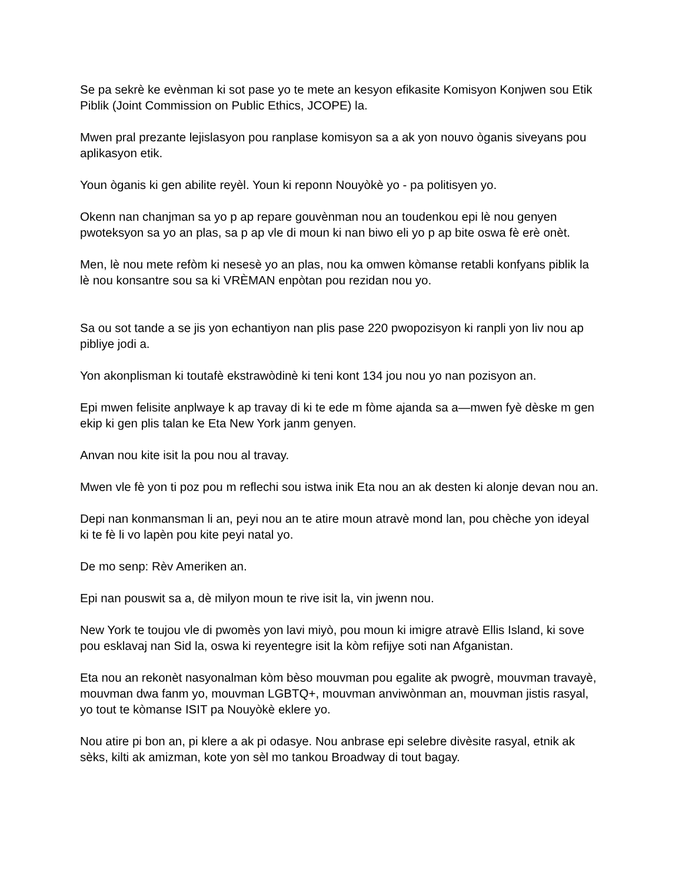Se pa sekrè ke evènman ki sot pase yo te mete an kesyon efikasite Komisyon Konjwen sou Etik Piblik (Joint Commission on Public Ethics, JCOPE) la.
Mwen pral prezante lejislasyon pou ranplase komisyon sa a ak yon nouvo òganis siveyans pou aplikasyon etik.
Youn òganis ki gen abilite reyèl. Youn ki reponn Nouyòkè yo - pa politisyen yo.
Okenn nan chanjman sa yo p ap repare gouvènman nou an toudenkou epi lè nou genyen pwoteksyon sa yo an plas, sa p ap vle di moun ki nan biwo eli yo p ap bite oswa fè erè onèt.
Men, lè nou mete refòm ki nesesè yo an plas, nou ka omwen kòmanse retabli konfyans piblik la lè nou konsantre sou sa ki VRÈMAN enpòtan pou rezidan nou yo.
Sa ou sot tande a se jis yon echantiyon nan plis pase 220 pwopozisyon ki ranpli yon liv nou ap pibliye jodi a.
Yon akonplisman ki toutafè ekstrawòdinè ki teni kont 134 jou nou yo nan pozisyon an.
Epi mwen felisite anplwaye k ap travay di ki te ede m fòme ajanda sa a—mwen fyè dèske m gen ekip ki gen plis talan ke Eta New York janm genyen.
Anvan nou kite isit la pou nou al travay.
Mwen vle fè yon ti poz pou m reflechi sou istwa inik Eta nou an ak desten ki alonje devan nou an.
Depi nan konmansman li an, peyi nou an te atire moun atravè mond lan, pou chèche yon ideyal ki te fè li vo lapèn pou kite peyi natal yo.
De mo senp: Rèv Ameriken an.
Epi nan pouswit sa a, dè milyon moun te rive isit la, vin jwenn nou.
New York te toujou vle di pwomès yon lavi miyò, pou moun ki imigre atravè Ellis Island, ki sove pou esklavaj nan Sid la, oswa ki reyentegre isit la kòm refijye soti nan Afganistan.
Eta nou an rekonèt nasyonalman kòm bèso mouvman pou egalite ak pwogrè, mouvman travayè, mouvman dwa fanm yo, mouvman LGBTQ+, mouvman anviwònman an, mouvman jistis rasyal, yo tout te kòmanse ISIT pa Nouyòkè eklere yo.
Nou atire pi bon an, pi klere a ak pi odasye. Nou anbrase epi selebre divèsite rasyal, etnik ak sèks, kilti ak amizman, kote yon sèl mo tankou Broadway di tout bagay.